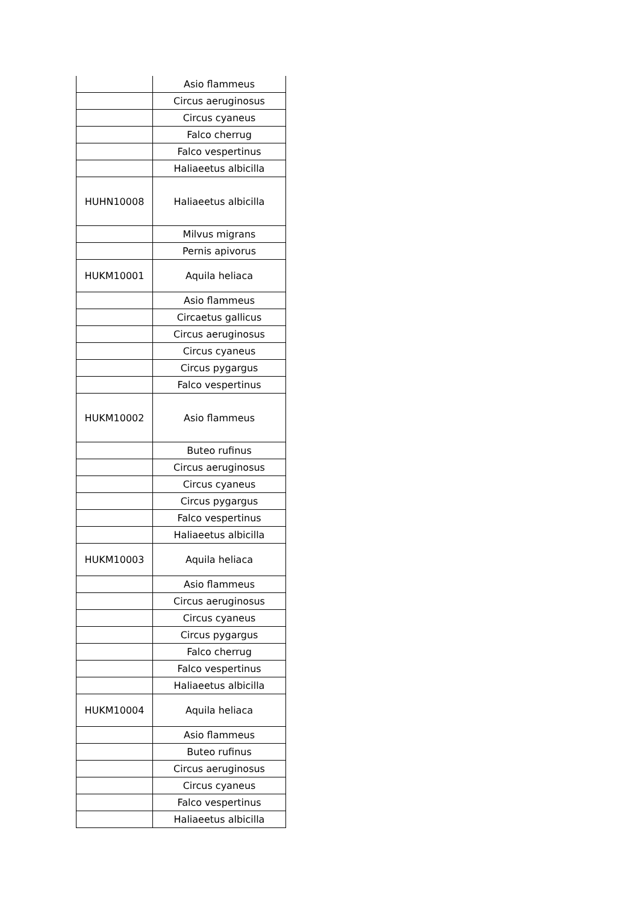| | Asio flammeus |
| | Circus aeruginosus |
| | Circus cyaneus |
| | Falco cherrug |
| | Falco vespertinus |
| | Haliaeetus albicilla |
| HUHN10008 | Haliaeetus albicilla |
| | Milvus migrans |
| | Pernis apivorus |
| HUKM10001 | Aquila heliaca |
| | Asio flammeus |
| | Circaetus gallicus |
| | Circus aeruginosus |
| | Circus cyaneus |
| | Circus pygargus |
| | Falco vespertinus |
| HUKM10002 | Asio flammeus |
| | Buteo rufinus |
| | Circus aeruginosus |
| | Circus cyaneus |
| | Circus pygargus |
| | Falco vespertinus |
| | Haliaeetus albicilla |
| HUKM10003 | Aquila heliaca |
| | Asio flammeus |
| | Circus aeruginosus |
| | Circus cyaneus |
| | Circus pygargus |
| | Falco cherrug |
| | Falco vespertinus |
| | Haliaeetus albicilla |
| HUKM10004 | Aquila heliaca |
| | Asio flammeus |
| | Buteo rufinus |
| | Circus aeruginosus |
| | Circus cyaneus |
| | Falco vespertinus |
| | Haliaeetus albicilla |